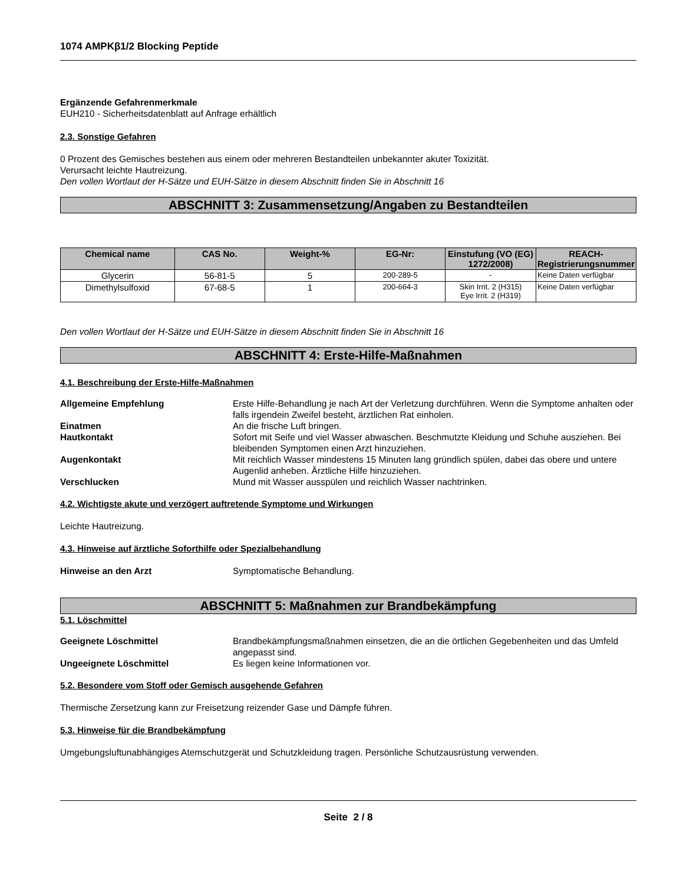1074 AMPKβ1/2 Blocking Peptide
Ergänzende Gefahrenmerkmale
EUH210 - Sicherheitsdatenblatt auf Anfrage erhältlich
2.3. Sonstige Gefahren
0 Prozent des Gemisches bestehen aus einem oder mehreren Bestandteilen unbekannter akuter Toxizität.
Verursacht leichte Hautreizung.
Den vollen Wortlaut der H-Sätze und EUH-Sätze in diesem Abschnitt finden Sie in Abschnitt 16
ABSCHNITT 3: Zusammensetzung/Angaben zu Bestandteilen
| Chemical name | CAS No. | Weight-% | EG-Nr: | Einstufung (VO (EG) 1272/2008) | REACH-Registrierungsnummer |
| --- | --- | --- | --- | --- | --- |
| Glycerin | 56-81-5 | 5 | 200-289-5 | - | Keine Daten verfügbar |
| Dimethylsulfoxid | 67-68-5 | 1 | 200-664-3 | Skin Irrit. 2 (H315) Eye Irrit. 2 (H319) | Keine Daten verfügbar |
Den vollen Wortlaut der H-Sätze und EUH-Sätze in diesem Abschnitt finden Sie in Abschnitt 16
ABSCHNITT 4: Erste-Hilfe-Maßnahmen
4.1. Beschreibung der Erste-Hilfe-Maßnahmen
Allgemeine Empfehlung Erste Hilfe-Behandlung je nach Art der Verletzung durchführen. Wenn die Symptome anhalten oder falls irgendein Zweifel besteht, ärztlichen Rat einholen.
Einatmen An die frische Luft bringen.
Hautkontakt Sofort mit Seife und viel Wasser abwaschen. Beschmutzte Kleidung und Schuhe ausziehen. Bei bleibenden Symptomen einen Arzt hinzuziehen.
Augenkontakt Mit reichlich Wasser mindestens 15 Minuten lang gründlich spülen, dabei das obere und untere Augenlid anheben. Ärztliche Hilfe hinzuziehen.
Verschlucken Mund mit Wasser ausspülen und reichlich Wasser nachtrinken.
4.2. Wichtigste akute und verzögert auftretende Symptome und Wirkungen
Leichte Hautreizung.
4.3. Hinweise auf ärztliche Soforthilfe oder Spezialbehandlung
Hinweise an den Arzt Symptomatische Behandlung.
ABSCHNITT 5: Maßnahmen zur Brandbekämpfung
5.1. Löschmittel
Geeignete Löschmittel Brandbekämpfungsmaßnahmen einsetzen, die an die örtlichen Gegebenheiten und das Umfeld angepasst sind.
Ungeeignete Löschmittel Es liegen keine Informationen vor.
5.2. Besondere vom Stoff oder Gemisch ausgehende Gefahren
Thermische Zersetzung kann zur Freisetzung reizender Gase und Dämpfe führen.
5.3. Hinweise für die Brandbekämpfung
Umgebungsluftunabhängiges Atemschutzgerät und Schutzkleidung tragen. Persönliche Schutzausrüstung verwenden.
Seite 2 / 8